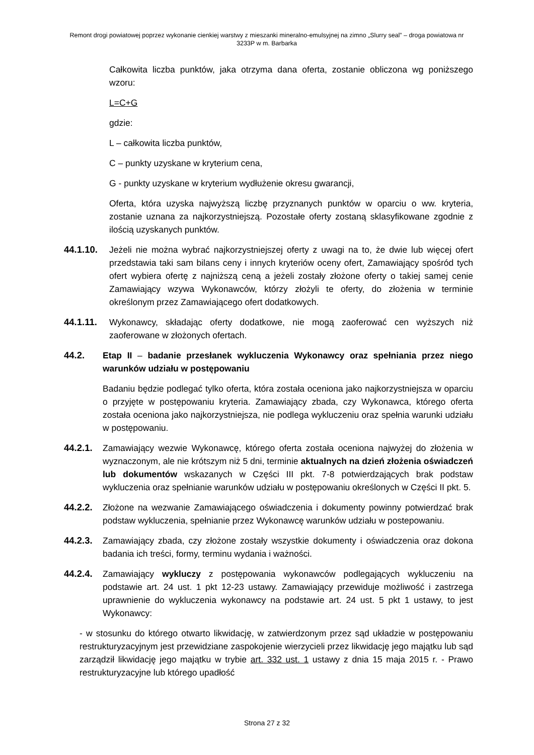Remont drogi powiatowej poprzez wykonanie cienkiej warstwy z mieszanki mineralno-emulsyjnej na zimno „Slurry seal” – droga powiatowa nr 3233P w m. Barbarka
Całkowita liczba punktów, jaka otrzyma dana oferta, zostanie obliczona wg poniższego wzoru:
L=C+G
gdzie:
L – całkowita liczba punktów,
C – punkty uzyskane w kryterium cena,
G - punkty uzyskane w kryterium wydłużenie okresu gwarancji,
Oferta, która uzyska najwyższą liczbę przyznanych punktów w oparciu o ww. kryteria, zostanie uznana za najkorzystniejszą. Pozostałe oferty zostaną sklasyfikowane zgodnie z ilością uzyskanych punktów.
44.1.10. Jeżeli nie można wybrać najkorzystniejszej oferty z uwagi na to, że dwie lub więcej ofert przedstawia taki sam bilans ceny i innych kryteriów oceny ofert, Zamawiający spośród tych ofert wybiera ofertę z najniższą ceną a jeżeli zostały złożone oferty o takiej samej cenie Zamawiający wzywa Wykonawców, którzy złożyli te oferty, do złożenia w terminie określonym przez Zamawiającego ofert dodatkowych.
44.1.11. Wykonawcy, składając oferty dodatkowe, nie mogą zaoferować cen wyższych niż zaoferowane w złożonych ofertach.
44.2. Etap II – badanie przesłanek wykluczenia Wykonawcy oraz spełniania przez niego warunków udziału w postępowaniu
Badaniu będzie podlegać tylko oferta, która została oceniona jako najkorzystniejsza w oparciu o przyjęte w postępowaniu kryteria. Zamawiający zbada, czy Wykonawca, którego oferta została oceniona jako najkorzystniejsza, nie podlega wykluczeniu oraz spełnia warunki udziału w postępowaniu.
44.2.1.
Zamawiający wezwie Wykonawcę, którego oferta została oceniona najwyżej do złożenia w wyznaczonym, ale nie krótszym niż 5 dni, terminie aktualnych na dzień złożenia oświadczeń lub dokumentów wskazanych w Części III pkt. 7-8 potwierdzających brak podstaw wykluczenia oraz spełnianie warunków udziału w postępowaniu określonych w Części II pkt. 5.
44.2.2.
Złożone na wezwanie Zamawiającego oświadczenia i dokumenty powinny potwierdzać brak podstaw wykluczenia, spełnianie przez Wykonawcę warunków udziału w postepowaniu.
44.2.3.
Zamawiający zbada, czy złożone zostały wszystkie dokumenty i oświadczenia oraz dokona badania ich treści, formy, terminu wydania i ważności.
44.2.4.
Zamawiający wykluczy z postępowania wykonawców podlegających wykluczeniu na podstawie art. 24 ust. 1 pkt 12-23 ustawy. Zamawiający przewiduje możliwość i zastrzega uprawnienie do wykluczenia wykonawcy na podstawie art. 24 ust. 5 pkt 1 ustawy, to jest Wykonawcy:
- w stosunku do którego otwarto likwidację, w zatwierdzonym przez sąd układzie w postępowaniu restrukturyzacyjnym jest przewidziane zaspokojenie wierzycieli przez likwidację jego majątku lub sąd zarządził likwidację jego majątku w trybie art. 332 ust. 1 ustawy z dnia 15 maja 2015 r. - Prawo restrukturyzacyjne lub którego upadłość
Strona 27 z 32